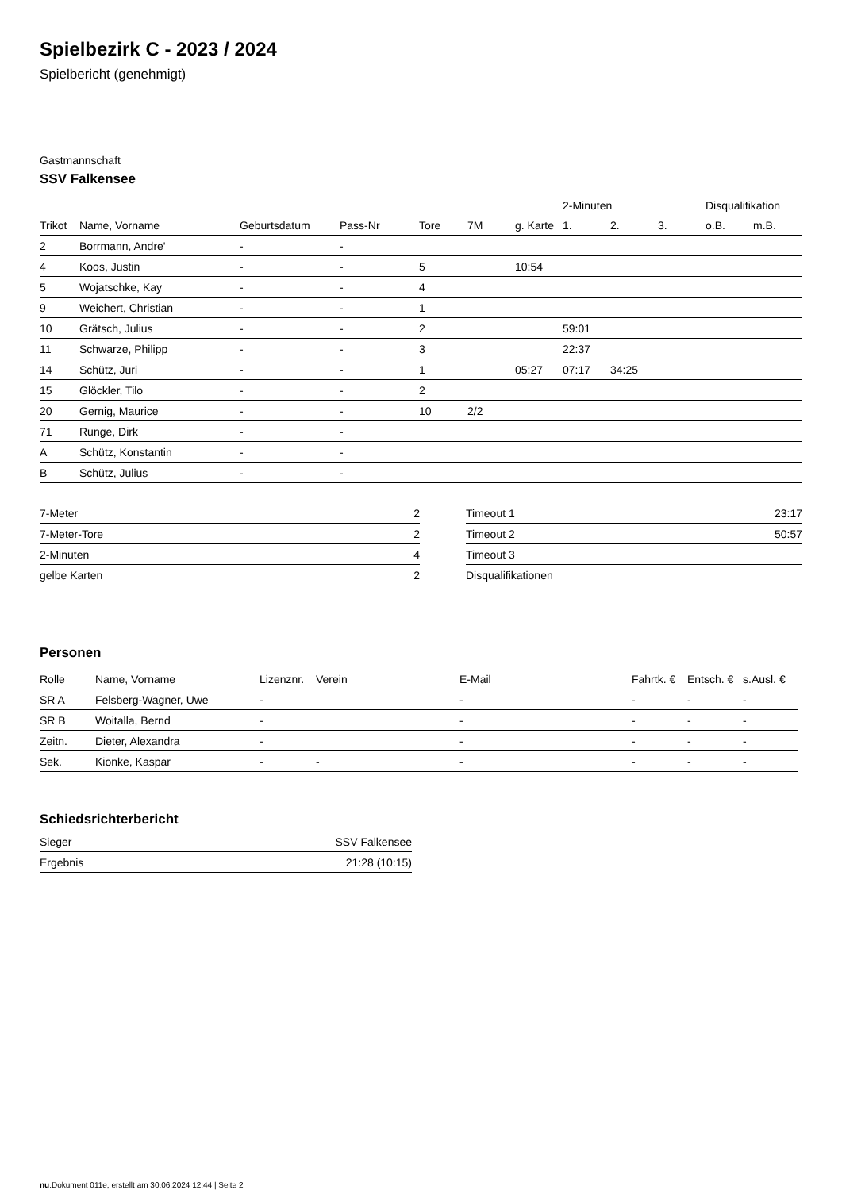Spielbezirk C - 2023 / 2024
Spielbericht (genehmigt)
Gastmannschaft
SSV Falkensee
| | | | | | | | 2-Minuten | | | Disqualifikation | |
| --- | --- | --- | --- | --- | --- | --- | --- | --- | --- | --- | --- |
| Trikot | Name, Vorname | Geburtsdatum | Pass-Nr | Tore | 7M | g. Karte | 1. | 2. | 3. | o.B. | m.B. |
| 2 | Borrmann, Andre' | - | - | | | | | | | | |
| 4 | Koos, Justin | - | - | 5 | | 10:54 | | | | | |
| 5 | Wojatschke, Kay | - | - | 4 | | | | | | | |
| 9 | Weichert, Christian | - | - | 1 | | | | | | | |
| 10 | Grätsch, Julius | - | - | 2 | | | 59:01 | | | | |
| 11 | Schwarze, Philipp | - | - | 3 | | | 22:37 | | | | |
| 14 | Schütz, Juri | - | - | 1 | | 05:27 | 07:17 | 34:25 | | | |
| 15 | Glöckler, Tilo | - | - | 2 | | | | | | | |
| 20 | Gernig, Maurice | - | - | 10 | 2/2 | | | | | | |
| 71 | Runge, Dirk | - | - | | | | | | | | |
| A | Schütz, Konstantin | - | - | | | | | | | | |
| B | Schütz, Julius | - | - | | | | | | | | |
| 7-Meter | 2 |
| 7-Meter-Tore | 2 |
| 2-Minuten | 4 |
| gelbe Karten | 2 |
| Timeout 1 | 23:17 |
| Timeout 2 | 50:57 |
| Timeout 3 | |
| Disqualifikationen | |
Personen
| Rolle | Name, Vorname | Lizenznr. | Verein | E-Mail | Fahrtk. € | Entsch. € | s.Ausl. € |
| --- | --- | --- | --- | --- | --- | --- | --- |
| SR A | Felsberg-Wagner, Uwe | - | | - | - | - | - |
| SR B | Woitalla, Bernd | - | | - | - | - | - |
| Zeitn. | Dieter, Alexandra | - | | - | - | - | - |
| Sek. | Kionke, Kaspar | - | - | - | - | - | - |
Schiedsrichterbericht
| Sieger | SSV Falkensee |
| Ergebnis | 21:28 (10:15) |
nu.Dokument 011e, erstellt am 30.06.2024 12:44 | Seite 2